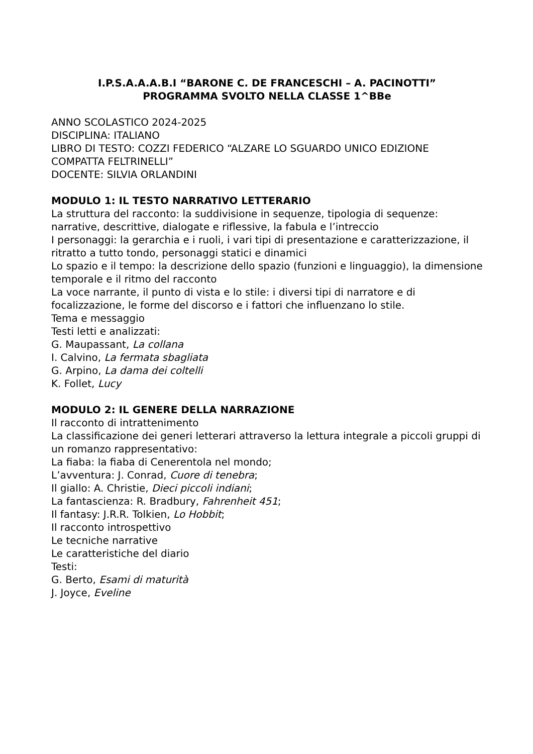I.P.S.A.A.A.B.I “BARONE C. DE FRANCESCHI – A. PACINOTTI”
PROGRAMMA SVOLTO NELLA CLASSE 1^BBe
ANNO SCOLASTICO 2024-2025
DISCIPLINA: ITALIANO
LIBRO DI TESTO: COZZI FEDERICO “ALZARE LO SGUARDO UNICO EDIZIONE COMPATTA FELTRINELLI”
DOCENTE: SILVIA ORLANDINI
MODULO 1: IL TESTO NARRATIVO LETTERARIO
La struttura del racconto: la suddivisione in sequenze, tipologia di sequenze: narrative, descrittive, dialogate e riflessive, la fabula e l’intreccio
I personaggi: la gerarchia e i ruoli, i vari tipi di presentazione e caratterizzazione, il ritratto a tutto tondo, personaggi statici e dinamici
Lo spazio e il tempo: la descrizione dello spazio (funzioni e linguaggio), la dimensione temporale e il ritmo del racconto
La voce narrante, il punto di vista e lo stile: i diversi tipi di narratore e di focalizzazione, le forme del discorso e i fattori che influenzano lo stile.
Tema e messaggio
Testi letti e analizzati:
G. Maupassant, La collana
I. Calvino, La fermata sbagliata
G. Arpino, La dama dei coltelli
K. Follet, Lucy
MODULO 2: IL GENERE DELLA NARRAZIONE
Il racconto di intrattenimento
La classificazione dei generi letterari attraverso la lettura integrale a piccoli gruppi di un romanzo rappresentativo:
La fiaba: la fiaba di Cenerentola nel mondo;
L’avventura: J. Conrad, Cuore di tenebra;
Il giallo: A. Christie, Dieci piccoli indiani;
La fantascienza: R. Bradbury, Fahrenheit 451;
Il fantasy: J.R.R. Tolkien, Lo Hobbit;
Il racconto introspettivo
Le tecniche narrative
Le caratteristiche del diario
Testi:
G. Berto, Esami di maturità
J. Joyce, Eveline